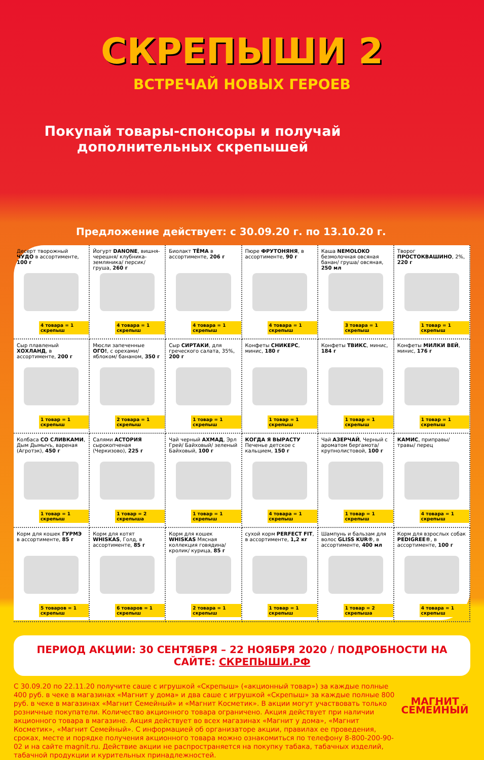СКРЕПЫШИ 2
ВСТРЕЧАЙ НОВЫХ ГЕРОЕВ
Покупай товары-спонсоры и получай дополнительных скрепышей
Предложение действует: с 30.09.20 г. по 13.10.20 г.
Десерт творожный ЧУДО в ассортименте, 100 г
4 товара = 1 скрепыш
Йогурт DANONE, вишня-черешня/ клубника-земляника/ персик/груша, 260 г
4 товара = 1 скрепыш
Биолакт ТЁМА в ассортименте, 206 г
4 товара = 1 скрепыш
Пюре ФРУТОНЯНЯ, в ассортименте, 90 г
4 товара = 1 скрепыш
Каша NEMOLOKO безмолочная овсяная банан/ груша/ овсяная, 250 мл
3 товара = 1 скрепыш
Творог ПРОСТОКВАШИНО, 2%, 220 г
1 товар = 1 скрепыш
Сыр плавленый ХОХЛАНД, в ассортименте, 200 г
1 товар = 1 скрепыш
Мюсли запеченные ОГО!, с орехами/ яблоком/ бананом, 350 г
2 товара = 1 скрепыш
Сыр СИРТАКИ, для греческого салата, 35%, 200 г
1 товар = 1 скрепыш
Конфеты СНИКЕРС, минис, 180 г
1 товар = 1 скрепыш
Конфеты ТВИКС, минис, 184 г
1 товар = 1 скрепыш
Конфеты МИЛКИ ВЕЙ, минис, 176 г
1 товар = 1 скрепыш
Колбаса СО СЛИВКАМИ, Дым Дымычъ, вареная (Агротэк), 450 г
1 товар = 1 скрепыш
Салями АСТОРИЯ сырокопченая (Черкизово), 225 г
1 товар = 2 скрепыша
Чай черный АХМАД, Эрл Грей/ Байховый/ зеленый Байховый, 100 г
1 товар = 1 скрепыш
КОГДА Я ВЫРАСТУ Печенье детское с кальцием, 150 г
4 товара = 1 скрепыш
Чай АЗЕРЧАЙ, Черный с ароматом бергамота/ крупнолистовой, 100 г
1 товар = 1 скрепыш
КАМИС, приправы/ травы/ перец
4 товара = 1 скрепыш
Корм для кошек ГУРМЭ в ассортименте, 85 г
5 товаров = 1 скрепыш
Корм для котят WHISKAS, Голд, в ассортименте, 85 г
6 товаров = 1 скрепыш
Корм для кошек WHISKAS Мясная коллекция говядина/ кролик/ курица, 85 г
2 товара = 1 скрепыш
сухой корм PERFECT FIT, в ассортименте, 1,2 кг
1 товар = 1 скрепыш
Шампунь и бальзам для волос GLISS KUR®, в ассортименте, 400 мл
1 товар = 2 скрепыша
Корм для взрослых собак PEDIGREE®, в ассортименте, 100 г
4 товара = 1 скрепыш
ПЕРИОД АКЦИИ: 30 СЕНТЯБРЯ – 22 НОЯБРЯ 2020 / ПОДРОБНОСТИ НА САЙТЕ: СКРЕПЫШИ.РФ
С 30.09.20 по 22.11.20 получите саше с игрушкой «Скрепыш» («акционный товар») за каждые полные 400 руб. в чеке в магазинах «Магнит у дома» и два саше с игрушкой «Скрепыш» за каждые полные 800 руб. в чеке в магазинах «Магнит Семейный» и «Магнит Косметик». В акции могут участвовать только розничные покупатели. Количество акционного товара ограничено. Акция действует при наличии акционного товара в магазине. Акция действует во всех магазинах «Магнит у дома», «Магнит Косметик», «Магнит Семейный». С информацией об организаторе акции, правилах ее проведения, сроках, месте и порядке получения акционного товара можно ознакомиться по телефону 8-800-200-90-02 и на сайте magnit.ru. Действие акции не распространяется на покупку табака, табачных изделий, табачной продукции и курительных принадлежностей.
МАГНИТ
СЕМЕЙНЫЙ